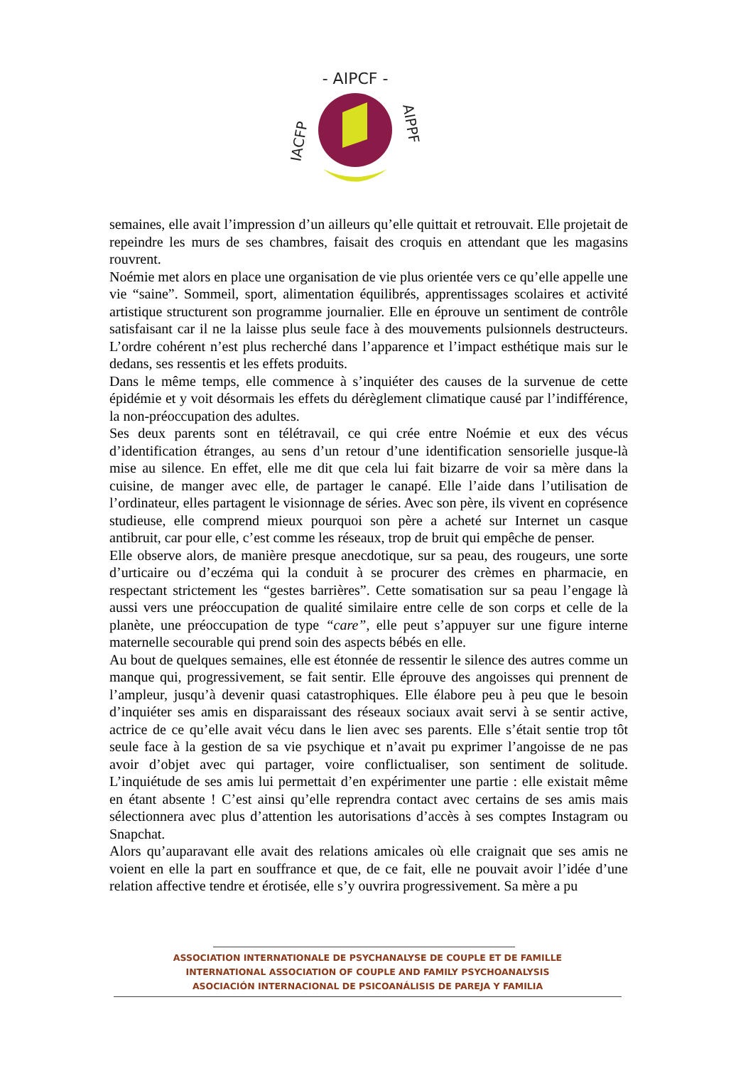- AIPCF -
IACFP
AIPPF
semaines, elle avait l’impression d’un ailleurs qu’elle quittait et retrouvait. Elle projetait de repeindre les murs de ses chambres, faisait des croquis en attendant que les magasins rouvrent.
Noémie met alors en place une organisation de vie plus orientée vers ce qu’elle appelle une vie “saine”. Sommeil, sport, alimentation équilibrés, apprentissages scolaires et activité artistique structurent son programme journalier. Elle en éprouve un sentiment de contrôle satisfaisant car il ne la laisse plus seule face à des mouvements pulsionnels destructeurs. L’ordre cohérent n’est plus recherché dans l’apparence et l’impact esthétique mais sur le dedans, ses ressentis et les effets produits.
Dans le même temps, elle commence à s’inquiéter des causes de la survenue de cette épidémie et y voit désormais les effets du dérèglement climatique causé par l’indifférence, la non-préoccupation des adultes.
Ses deux parents sont en télétravail, ce qui crée entre Noémie et eux des vécus d’identification étranges, au sens d’un retour d’une identification sensorielle jusque-là mise au silence. En effet, elle me dit que cela lui fait bizarre de voir sa mère dans la cuisine, de manger avec elle, de partager le canapé. Elle l’aide dans l’utilisation de l’ordinateur, elles partagent le visionnage de séries. Avec son père, ils vivent en coprésence studieuse, elle comprend mieux pourquoi son père a acheté sur Internet un casque antibruit, car pour elle, c’est comme les réseaux, trop de bruit qui empêche de penser.
Elle observe alors, de manière presque anecdotique, sur sa peau, des rougeurs, une sorte d’urticaire ou d’eczéma qui la conduit à se procurer des crèmes en pharmacie, en respectant strictement les “gestes barrières”. Cette somatisation sur sa peau l’engage là aussi vers une préoccupation de qualité similaire entre celle de son corps et celle de la planète, une préoccupation de type “care”, elle peut s’appuyer sur une figure interne maternelle secourable qui prend soin des aspects bébés en elle.
Au bout de quelques semaines, elle est étonnée de ressentir le silence des autres comme un manque qui, progressivement, se fait sentir. Elle éprouve des angoisses qui prennent de l’ampleur, jusqu’à devenir quasi catastrophiques. Elle élabore peu à peu que le besoin d’inquiéter ses amis en disparaissant des réseaux sociaux avait servi à se sentir active, actrice de ce qu’elle avait vécu dans le lien avec ses parents. Elle s’était sentie trop tôt seule face à la gestion de sa vie psychique et n’avait pu exprimer l’angoisse de ne pas avoir d’objet avec qui partager, voire conflictualiser, son sentiment de solitude. L’inquiétude de ses amis lui permettait d’en expérimenter une partie : elle existait même en étant absente ! C’est ainsi qu’elle reprendra contact avec certains de ses amis mais sélectionnera avec plus d’attention les autorisations d’accès à ses comptes Instagram ou Snapchat.
Alors qu’auparavant elle avait des relations amicales où elle craignait que ses amis ne voient en elle la part en souffrance et que, de ce fait, elle ne pouvait avoir l’idée d’une relation affective tendre et érotisée, elle s’y ouvrira progressivement. Sa mère a pu
ASSOCIATION INTERNATIONALE DE PSYCHANALYSE DE COUPLE ET DE FAMILLE
INTERNATIONAL ASSOCIATION OF COUPLE AND FAMILY PSYCHOANALYSIS
ASOCIACIÓN INTERNACIONAL DE PSICOANÁLISIS DE PAREJA Y FAMILIA